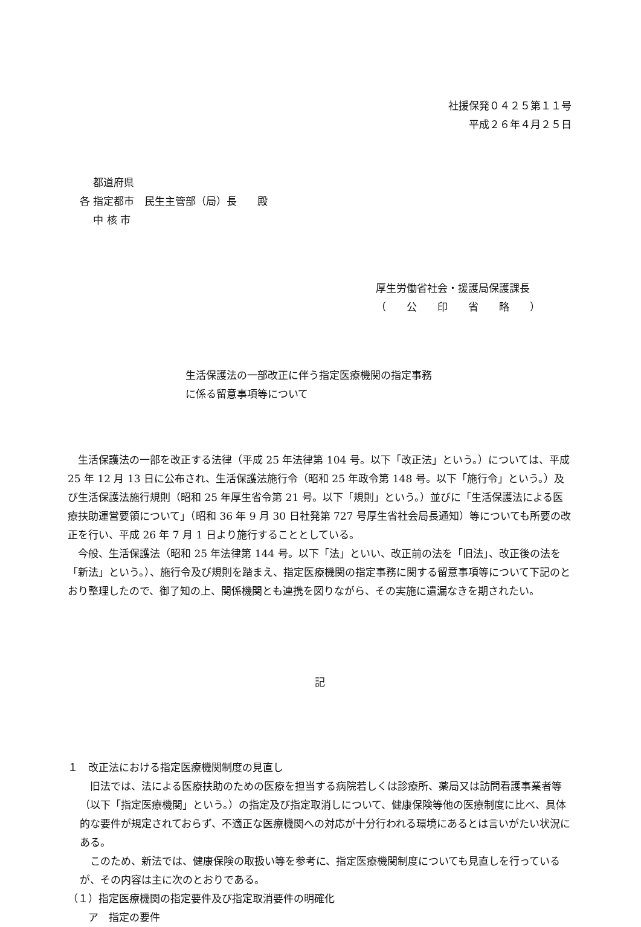社援保発０４２５第１１号
平成２６年４月２５日
  都道府県
各 指定都市　民生主管部（局）長　　殿
  中 核 市
厚生労働省社会・援護局保護課長
（　　公　　印　　省　　略　　）
生活保護法の一部改正に伴う指定医療機関の指定事務
に係る留意事項等について
 生活保護法の一部を改正する法律（平成 25 年法律第 104 号。以下「改正法」という。）については、平成 25 年 12 月 13 日に公布され、生活保護法施行令（昭和 25 年政令第 148 号。以下「施行令」という。）及び生活保護法施行規則（昭和 25 年厚生省令第 21 号。以下「規則」という。）並びに「生活保護法による医療扶助運営要領について」（昭和 36 年 9 月 30 日社発第 727 号厚生省社会局長通知）等についても所要の改正を行い、平成 26 年 7 月 1 日より施行することとしている。
 今般、生活保護法（昭和 25 年法律第 144 号。以下「法」といい、改正前の法を「旧法」、改正後の法を「新法」という。）、施行令及び規則を踏まえ、指定医療機関の指定事務に関する留意事項等について下記のとおり整理したので、御了知の上、関係機関とも連携を図りながら、その実施に遺漏なきを期されたい。
記
１　改正法における指定医療機関制度の見直し
 旧法では、法による医療扶助のための医療を担当する病院若しくは診療所、薬局又は訪問看護事業者等（以下「指定医療機関」という。）の指定及び指定取消しについて、健康保険等他の医療制度に比べ、具体的な要件が規定されておらず、不適正な医療機関への対応が十分行われる環境にあるとは言いがたい状況にある。
 このため、新法では、健康保険の取扱い等を参考に、指定医療機関制度についても見直しを行っているが、その内容は主に次のとおりである。
（１）指定医療機関の指定要件及び指定取消要件の明確化
  ア　指定の要件